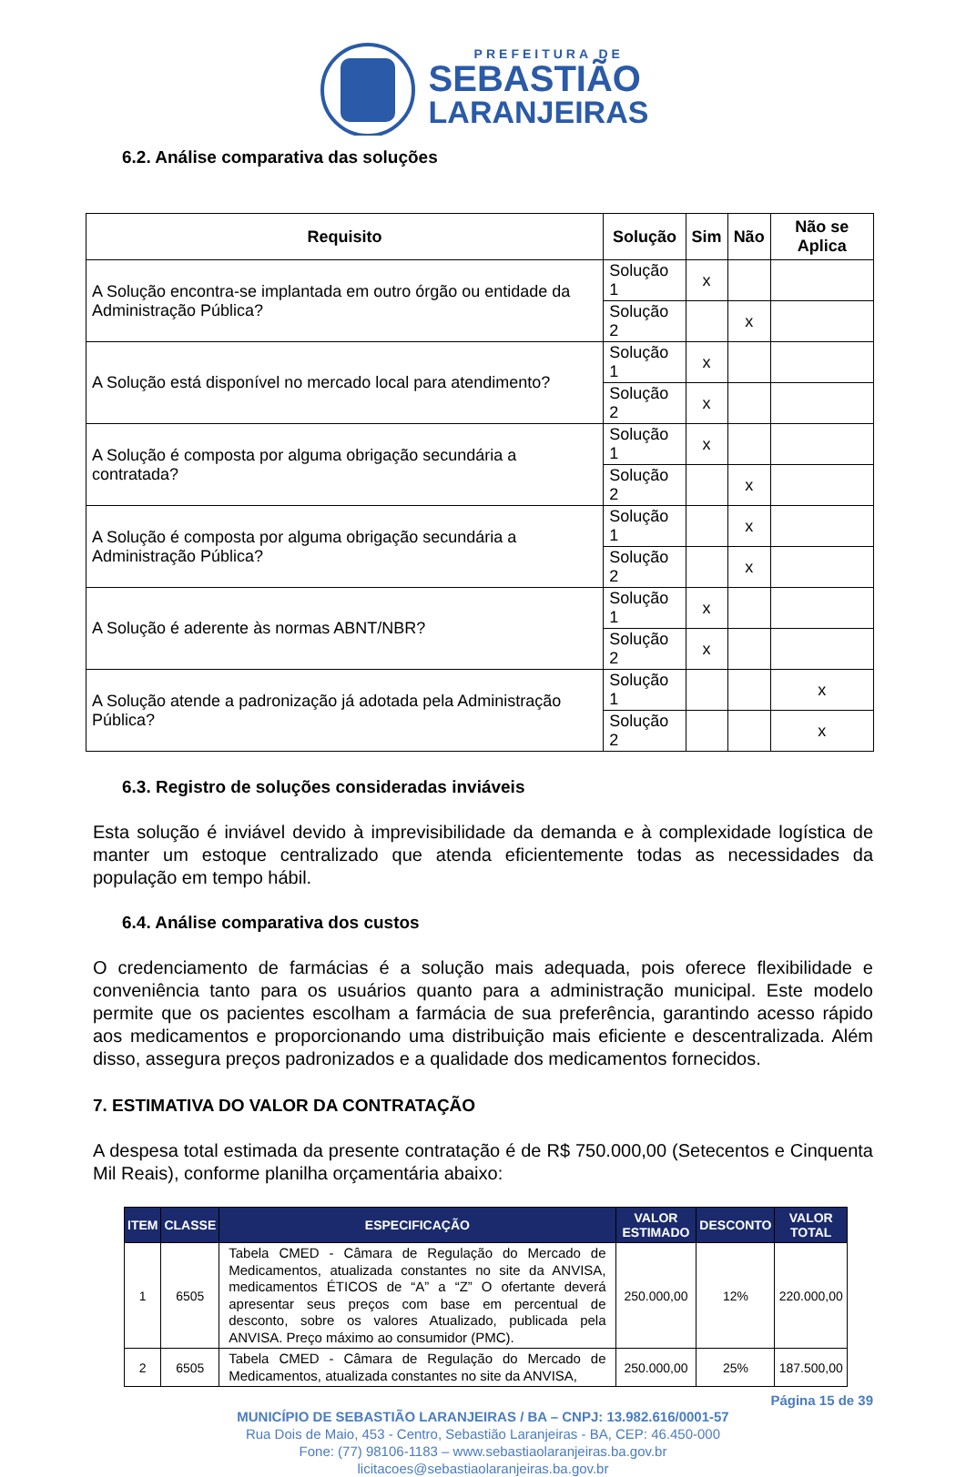PREFEITURA DE
SEBASTIÃO
LARANJEIRAS
6.2. Análise comparativa das soluções
| Requisito | Solução | Sim | Não | Não se Aplica |
| --- | --- | --- | --- | --- |
| A Solução encontra-se implantada em outro órgão ou entidade da Administração Pública? | Solução 1 | x | | |
| | Solução 2 | | x | |
| A Solução está disponível no mercado local para atendimento? | Solução 1 | x | | |
| | Solução 2 | x | | |
| A Solução é composta por alguma obrigação secundária a contratada? | Solução 1 | x | | |
| | Solução 2 | | x | |
| A Solução é composta por alguma obrigação secundária a Administração Pública? | Solução 1 | | x | |
| | Solução 2 | | x | |
| A Solução é aderente às normas ABNT/NBR? | Solução 1 | x | | |
| | Solução 2 | x | | |
| A Solução atende a padronização já adotada pela Administração Pública? | Solução 1 | | | x |
| | Solução 2 | | | x |
6.3. Registro de soluções consideradas inviáveis
Esta solução é inviável devido à imprevisibilidade da demanda e à complexidade logística de manter um estoque centralizado que atenda eficientemente todas as necessidades da população em tempo hábil.
6.4. Análise comparativa dos custos
O credenciamento de farmácias é a solução mais adequada, pois oferece flexibilidade e conveniência tanto para os usuários quanto para a administração municipal. Este modelo permite que os pacientes escolham a farmácia de sua preferência, garantindo acesso rápido aos medicamentos e proporcionando uma distribuição mais eficiente e descentralizada. Além disso, assegura preços padronizados e a qualidade dos medicamentos fornecidos.
7. ESTIMATIVA DO VALOR DA CONTRATAÇÃO
A despesa total estimada da presente contratação é de R$ 750.000,00 (Setecentos e Cinquenta Mil Reais), conforme planilha orçamentária abaixo:
| ITEM | CLASSE | ESPECIFICAÇÃO | VALOR ESTIMADO | DESCONTO | VALOR TOTAL |
| --- | --- | --- | --- | --- | --- |
| 1 | 6505 | Tabela CMED - Câmara de Regulação do Mercado de Medicamentos, atualizada constantes no site da ANVISA, medicamentos ÉTICOS de “A” a “Z” O ofertante deverá apresentar seus preços com base em percentual de desconto, sobre os valores Atualizado, publicada pela ANVISA. Preço máximo ao consumidor (PMC). | 250.000,00 | 12% | 220.000,00 |
| 2 | 6505 | Tabela CMED - Câmara de Regulação do Mercado de Medicamentos, atualizada constantes no site da ANVISA, | 250.000,00 | 25% | 187.500,00 |
Página 15 de 39
MUNICÍPIO DE SEBASTIÃO LARANJEIRAS / BA – CNPJ: 13.982.616/0001-57
Rua Dois de Maio, 453 - Centro, Sebastião Laranjeiras - BA, CEP: 46.450-000
Fone: (77) 98106-1183 – www.sebastiaolaranjeiras.ba.gov.br
licitacoes@sebastiaolaranjeiras.ba.gov.br